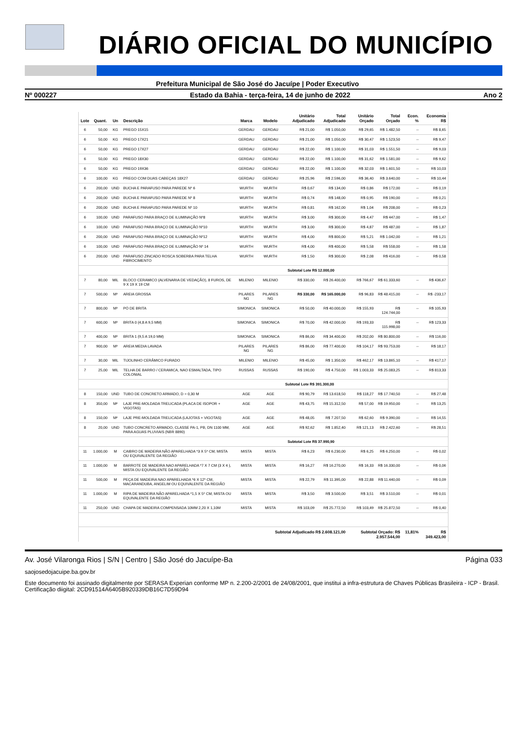DIÁRIO OFICIAL DO MUNICÍPIO
Prefeitura Municipal de São José do Jacuípe | Poder Executivo
Nº 000227 Estado da Bahia - terça-feira, 14 de junho de 2022 Ano 2
| Lote | Quant. | Un | Descrição | Marca | Modelo | Unitário Adjudicado | Total Adjudicado | Unitário Orçado | Total Orçado | Econ. % | Economia R$ |
| --- | --- | --- | --- | --- | --- | --- | --- | --- | --- | --- | --- |
| 6 | 50,00 | KG | PREGO 15X15 | GERDAU | GERDAU | R$ 21,00 | R$ 1.050,00 | R$ 29,65 | R$ 1.482,50 | -- | R$ 8,65 |
| 6 | 50,00 | KG | PREGO 17X21 | GERDAU | GERDAU | R$ 21,00 | R$ 1.050,00 | R$ 30,47 | R$ 1.523,50 | -- | R$ 9,47 |
| 6 | 50,00 | KG | PREGO 17X27 | GERDAU | GERDAU | R$ 22,00 | R$ 1.100,00 | R$ 31,03 | R$ 1.551,50 | -- | R$ 9,03 |
| 6 | 50,00 | KG | PREGO 18X30 | GERDAU | GERDAU | R$ 22,00 | R$ 1.100,00 | R$ 31,62 | R$ 1.581,00 | -- | R$ 9,62 |
| 6 | 50,00 | KG | PREGO 19X36 | GERDAU | GERDAU | R$ 22,00 | R$ 1.100,00 | R$ 32,03 | R$ 1.601,50 | -- | R$ 10,03 |
| 6 | 100,00 | KG | PREGO COM DUAS CABEÇAS 18X27 | GERDAU | GERDAU | R$ 25,96 | R$ 2.596,00 | R$ 36,40 | R$ 3.640,00 | -- | R$ 10,44 |
| 6 | 200,00 | UND | BUCHA E PARAFUSO PARA PAREDE Nº 6 | WURTH | WURTH | R$ 0,67 | R$ 134,00 | R$ 0,86 | R$ 172,00 | -- | R$ 0,19 |
| 6 | 200,00 | UND | BUCHA E PARAFUSO PARA PAREDE Nº 8 | WURTH | WURTH | R$ 0,74 | R$ 148,00 | R$ 0,95 | R$ 190,00 | -- | R$ 0,21 |
| 6 | 200,00 | UND | BUCHA E PARAFUSO PARA PAREDE Nº 10 | WURTH | WURTH | R$ 0,81 | R$ 162,00 | R$ 1,04 | R$ 208,00 | -- | R$ 0,23 |
| 6 | 100,00 | UND | PARAFUSO PARA BRAÇO DE ILUMINAÇÃO Nº8 | WURTH | WURTH | R$ 3,00 | R$ 300,00 | R$ 4,47 | R$ 447,00 | -- | R$ 1,47 |
| 6 | 100,00 | UND | PARAFUSO PARA BRAÇO DE ILUMINAÇÃO Nº10 | WURTH | WURTH | R$ 3,00 | R$ 300,00 | R$ 4,87 | R$ 487,00 | -- | R$ 1,87 |
| 6 | 200,00 | UND | PARAFUSO PARA BRAÇO DE ILUMINAÇÃO Nº12 | WURTH | WURTH | R$ 4,00 | R$ 800,00 | R$ 5,21 | R$ 1.042,00 | -- | R$ 1,21 |
| 6 | 100,00 | UND | PARAFUSO PARA BRAÇO DE ILUMINAÇÃO Nº 14 | WURTH | WURTH | R$ 4,00 | R$ 400,00 | R$ 5,58 | R$ 558,00 | -- | R$ 1,58 |
| 6 | 200,00 | UND | PARAFUSO ZINCADO ROSCA SOBERBA PARA TELHA FIBROCIMENTO | WURTH | WURTH | R$ 1,50 | R$ 300,00 | R$ 2,08 | R$ 416,00 | -- | R$ 0,58 |
| Subtotal Lote R$ 12.000,00 | | | | | | | | | | | |
| 7 | 80,00 | MIL | BLOCO CERAMICO (ALVENARIA DE VEDAÇÃO), 8 FUROS, DE 9 X 19 X 19 CM | MILENIO | MILENIO | R$ 330,00 | R$ 26.400,00 | R$ 766,67 | R$ 61.333,60 | -- | R$ 436,67 |
| 7 | 500,00 | M³ | AREIA GROSSA | PILARES NG | PILARES NG | R$ 330,00 | R$ 165.000,00 | R$ 96,83 | R$ 48.415,00 | -- | R$ -233,17 |
| 7 | 800,00 | M³ | PÓ DE BRITA | SIMONICA | SIMONICA | R$ 50,00 | R$ 40.000,00 | R$ 155,93 | R$ 124.744,00 | -- | R$ 105,93 |
| 7 | 600,00 | M³ | BRITA 0 (4,8 A 9,5 MM) | SIMONICA | SIMONICA | R$ 70,00 | R$ 42.000,00 | R$ 193,33 | R$ 115.998,00 | -- | R$ 123,33 |
| 7 | 400,00 | M³ | BRITA 1 (9,5 A 19,0 MM) | SIMONICA | SIMONICA | R$ 86,00 | R$ 34.400,00 | R$ 202,00 | R$ 80.800,00 | -- | R$ 116,00 |
| 7 | 900,00 | M³ | AREIA MEDIA LAVADA | PILARES NG | PILARES NG | R$ 86,00 | R$ 77.400,00 | R$ 104,17 | R$ 93.753,00 | -- | R$ 18,17 |
| 7 | 30,00 | MIL | TIJOLINHO CERÂMICO FURADO | MILENIO | MILENIO | R$ 45,00 | R$ 1.350,00 | R$ 462,17 | R$ 13.865,10 | -- | R$ 417,17 |
| 7 | 25,00 | MIL | TELHA DE BARRO / CERAMICA, NAO ESMALTADA, TIPO COLONIAL | RUSSAS | RUSSAS | R$ 190,00 | R$ 4.750,00 | R$ 1.003,33 | R$ 25.083,25 | -- | R$ 813,33 |
| Subtotal Lote R$ 391.300,00 | | | | | | | | | | | |
| 8 | 150,00 | UND | TUBO DE CONCRETO ARMADO, D = 0,30 M | AGE | AGE | R$ 90,79 | R$ 13.618,50 | R$ 118,27 | R$ 17.740,50 | -- | R$ 27,48 |
| 8 | 350,00 | M² | LAJE PRE-MOLDADA TRELICADA (PLACA DE ISOPOR + VIGOTAS) | AGE | AGE | R$ 43,75 | R$ 15.312,50 | R$ 57,00 | R$ 19.950,00 | -- | R$ 13,25 |
| 8 | 150,00 | M² | LAJE PRE-MOLDADA TRELICADA (LAJOTAS + VIGOTAS) | AGE | AGE | R$ 48,05 | R$ 7.207,50 | R$ 62,60 | R$ 9.390,00 | -- | R$ 14,55 |
| 8 | 20,00 | UND | TUBO CONCRETO ARMADO, CLASSE PA-1, PB, DN 1100 MM, PARA AGUAS PLUVIAIS (NBR 8890) | AGE | AGE | R$ 92,62 | R$ 1.852,40 | R$ 121,13 | R$ 2.422,60 | -- | R$ 28,51 |
| Subtotal Lote R$ 37.990,90 | | | | | | | | | | | |
| 11 | 1.000,00 | M | CAIBRO DE MADEIRA NÃO APARELHADA *3 X 5* CM, MISTA OU EQUIVALENTE DA REGIÃO | MISTA | MISTA | R$ 6,23 | R$ 6.230,00 | R$ 6,25 | R$ 6.250,00 | -- | R$ 0,02 |
| 11 | 1.000,00 | M | BARROTE DE MADEIRA NAO APARELHADA *7 X 7 CM (3 X 4 ), MISTA OU EQUIVALENTE DA REGIÃO | MISTA | MISTA | R$ 16,27 | R$ 16.270,00 | R$ 16,33 | R$ 16.330,00 | -- | R$ 0,06 |
| 11 | 500,00 | M | PEÇA DE MADEIRA NAO APARELHADA *6 X 12* CM, MACARANDUBA, ANGELIM OU EQUIVALENTE DA REGIÃO | MISTA | MISTA | R$ 22,79 | R$ 11.395,00 | R$ 22,88 | R$ 11.440,00 | -- | R$ 0,09 |
| 11 | 1.000,00 | M | RIPA DE MADEIRA NÃO APARELHADA *1,5 X 5* CM, MISTA OU EQUIVALENTE DA REGIÃO | MISTA | MISTA | R$ 3,50 | R$ 3.500,00 | R$ 3,51 | R$ 3.510,00 | -- | R$ 0,01 |
| 11 | 250,00 | UND | CHAPA DE MADEIRA COMPENSADA 10MM 2,20 X 1,10M | MISTA | MISTA | R$ 103,09 | R$ 25.772,50 | R$ 103,49 | R$ 25.872,50 | -- | R$ 0,40 |
| Subtotal Adjudicado R$ 2.608.121,00 | | | | | | | | Subtotal Orçado: R$ 2.957.544,00 | | 11,81% | R$ 349.423,00 |
Av. José Vilaronga Rios | S/N | Centro | São José do Jacuípe-Ba Página 033
saojosedojacuipe.ba.gov.br
Este documento foi assinado digitalmente por SERASA Experian conforme MP n. 2.200-2/2001 de 24/08/2001, que institui a infra-estrutura de Chaves Públicas Brasileira - ICP - Brasil. Certificação diigital: 2CD91514A6405B920339DB16C7D59D94